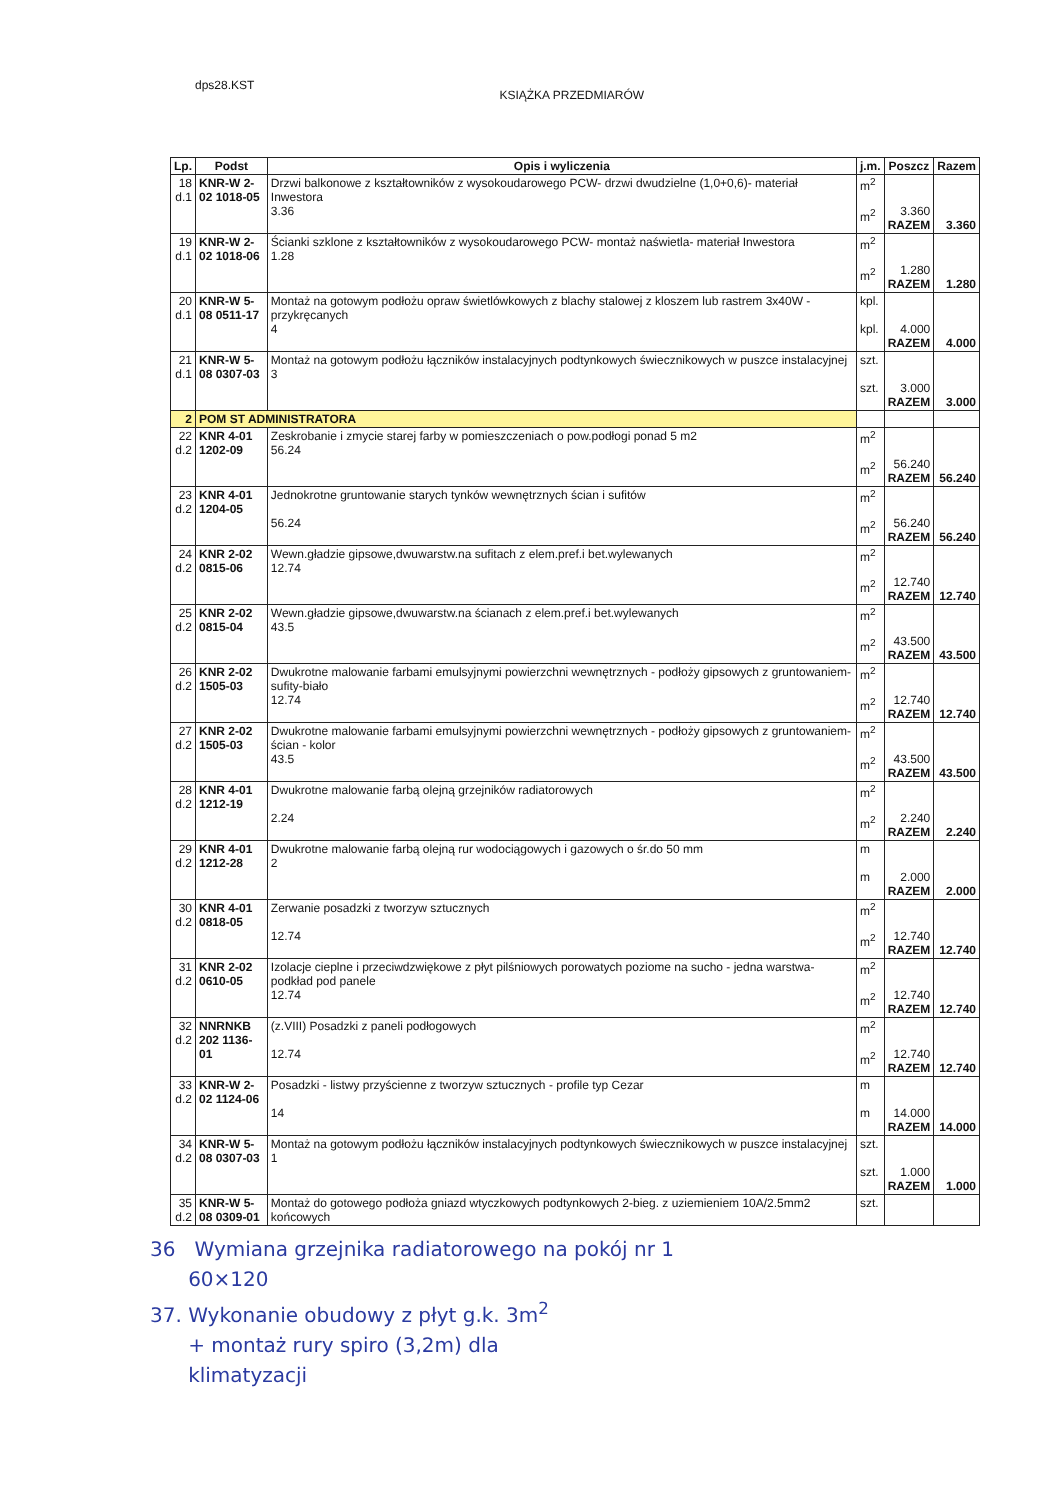dps28.KST
KSIĄŻKA PRZEDMIARÓW
| Lp. | Podst | Opis i wyliczenia | j.m. | Poszcz | Razem |
| --- | --- | --- | --- | --- | --- |
| 18 d.1 | KNR-W 2- 02 1018-05 | Drzwi balkonowe z kształtowników z wysokoudarowego PCW- drzwi dwudzielne (1,0+0,6)- materiał Inwestora 3.36 | m<sup>2</sup> m<sup>2</sup> | 3.360 RAZEM | 3.360 |
| 19 d.1 | KNR-W 2- 02 1018-06 | Ścianki szklone z kształtowników z wysokoudarowego PCW- montaż naświetla- materiał Inwestora 1.28 | m<sup>2</sup> m<sup>2</sup> | 1.280 RAZEM | 1.280 |
| 20 d.1 | KNR-W 5- 08 0511-17 | Montaż na gotowym podłożu opraw świetlówkowych z blachy stalowej z kloszem lub rastrem 3x40W - przykręcanych 4 | kpl. kpl. | 4.000 RAZEM | 4.000 |
| 21 d.1 | KNR-W 5- 08 0307-03 | Montaż na gotowym podłożu łączników instalacyjnych podtynkowych świecznikowych w puszce instalacyjnej 3 | szt. szt. | 3.000 RAZEM | 3.000 |
| 2 | POM ST ADMINISTRATORA | | | | |
| 22 d.2 | KNR 4-01 1202-09 | Zeskrobanie i zmycie starej farby w pomieszczeniach o pow.podłogi ponad 5 m2 56.24 | m<sup>2</sup> m<sup>2</sup> | 56.240 RAZEM | 56.240 |
| 23 d.2 | KNR 4-01 1204-05 | Jednokrotne gruntowanie starych tynków wewnętrznych ścian i sufitów 56.24 | m<sup>2</sup> m<sup>2</sup> | 56.240 RAZEM | 56.240 |
| 24 d.2 | KNR 2-02 0815-06 | Wewn.gładzie gipsowe,dwuwarstw.na sufitach z elem.pref.i bet.wylewanych 12.74 | m<sup>2</sup> m<sup>2</sup> | 12.740 RAZEM | 12.740 |
| 25 d.2 | KNR 2-02 0815-04 | Wewn.gładzie gipsowe,dwuwarstw.na ścianach z elem.pref.i bet.wylewanych 43.5 | m<sup>2</sup> m<sup>2</sup> | 43.500 RAZEM | 43.500 |
| 26 d.2 | KNR 2-02 1505-03 | Dwukrotne malowanie farbami emulsyjnymi powierzchni wewnętrznych - podłoży gipsowych z gruntowaniem- sufity-biało 12.74 | m<sup>2</sup> m<sup>2</sup> | 12.740 RAZEM | 12.740 |
| 27 d.2 | KNR 2-02 1505-03 | Dwukrotne malowanie farbami emulsyjnymi powierzchni wewnętrznych - podłoży gipsowych z gruntowaniem- ścian - kolor 43.5 | m<sup>2</sup> m<sup>2</sup> | 43.500 RAZEM | 43.500 |
| 28 d.2 | KNR 4-01 1212-19 | Dwukrotne malowanie farbą olejną grzejników radiatorowych 2.24 | m<sup>2</sup> m<sup>2</sup> | 2.240 RAZEM | 2.240 |
| 29 d.2 | KNR 4-01 1212-28 | Dwukrotne malowanie farbą olejną rur wodociągowych i gazowych o śr.do 50 mm 2 | m m | 2.000 RAZEM | 2.000 |
| 30 d.2 | KNR 4-01 0818-05 | Zerwanie posadzki z tworzyw sztucznych 12.74 | m<sup>2</sup> m<sup>2</sup> | 12.740 RAZEM | 12.740 |
| 31 d.2 | KNR 2-02 0610-05 | Izolacje cieplne i przeciwdzwiękowe z płyt pilśniowych porowatych poziome na sucho - jedna warstwa- podkład pod panele 12.74 | m<sup>2</sup> m<sup>2</sup> | 12.740 RAZEM | 12.740 |
| 32 d.2 | NNRNKB 202 1136-01 | (z.VIII) Posadzki z paneli podłogowych 12.74 | m<sup>2</sup> m<sup>2</sup> | 12.740 RAZEM | 12.740 |
| 33 d.2 | KNR-W 2- 02 1124-06 | Posadzki - listwy przyścienne z tworzyw sztucznych - profile typ Cezar 14 | m m | 14.000 RAZEM | 14.000 |
| 34 d.2 | KNR-W 5- 08 0307-03 | Montaż na gotowym podłożu łączników instalacyjnych podtynkowych świecznikowych w puszce instalacyjnej 1 | szt. szt. | 1.000 RAZEM | 1.000 |
| 35 d.2 | KNR-W 5- 08 0309-01 | Montaż do gotowego podłoża gniazd wtyczkowych podtynkowych 2-bieg. z uziemieniem 10A/2.5mm2 końcowych | szt. | | |
36 Wymiana grzejnika radiatorowego na pokój nr 1
60×120
37. Wykonanie obudowy z płyt g.k. 3m<sup>2</sup>
+ montaż rury spiro (3,2m) dla
klimatyzacji